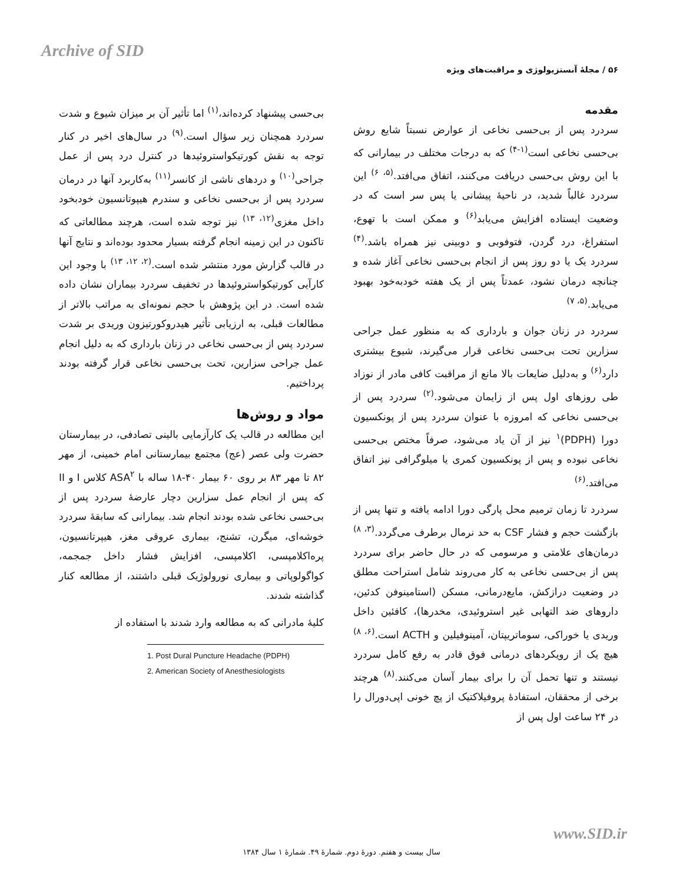Archive of SID
۵۶ / مجلهٔ آنستزیولوژی و مراقبت‌های ویژه
مقدمه
سردرد پس از بی‌حسی نخاعی از عوارض نسبتاً شایع روش بی‌حسی نخاعی است<sup>(۱-۴)</sup> که به درجات مختلف در بیمارانی که با این روش بی‌حسی دریافت می‌کنند، اتفاق می‌افتد.<sup>(۵، ۶)</sup> این سردرد غالباً شدید، در ناحیهٔ پیشانی یا پس سر است که در وضعیت ایستاده افزایش می‌یابد<sup>(۶)</sup> و ممکن است با تهوع، استفراغ، درد گردن، فتوفوبی و دوبینی نیز همراه باشد.<sup>(۴)</sup> سردرد یک یا دو روز پس از انجام بی‌حسی نخاعی آغاز شده و چنانچه درمان نشود، عمدتاً پس از یک هفته خودبه‌خود بهبود می‌یابد.<sup>(۵، ۷)</sup>
سردرد در زنان جوان و بارداری که به منظور عمل جراحی سزارین تحت بی‌حسی نخاعی قرار می‌گیرند، شیوع بیشتری دارد<sup>(۶)</sup> و به‌دلیل ضایعات بالا مانع از مراقبت کافی مادر از نوزاد طی روزهای اول پس از زایمان می‌شود.<sup>(۲)</sup> سردرد پس از بی‌حسی نخاعی که امروزه با عنوان سردرد پس از پونکسیون دورا (PDPH)<sup>۱</sup> نیز از آن یاد می‌شود، صرفاً مختص بی‌حسی نخاعی نبوده و پس از پونکسیون کمری یا میلوگرافی نیز اتفاق می‌افتد.<sup>(۶)</sup>
سردرد تا زمان ترمیم محل پارگی دورا ادامه یافته و تنها پس از بازگشت حجم و فشار CSF به حد نرمال برطرف می‌گردد.<sup>(۳، ۸)</sup> درمان‌های علامتی و مرسومی که در حال حاضر برای سردرد پس از بی‌حسی نخاعی به کار می‌روند شامل استراحت مطلق در وضعیت درازکش، مایع‌درمانی، مسکن (استامینوفن کدئین، داروهای ضد التهابی غیر استروئیدی، مخدرها)، کافئین داخل وریدی یا خوراکی، سوماتریپتان، آمینوفیلین و ACTH است.<sup>(۶، ۸)</sup> هیچ یک از رویکردهای درمانی فوق قادر به رفع کامل سردرد نیستند و تنها تحمل آن را برای بیمار آسان می‌کنند.<sup>(۸)</sup> هرچند برخی از محققان، استفادهٔ پروفیلاکتیک از پچ خونی اپی‌دورال را در ۲۴ ساعت اول پس از
بی‌حسی پیشنهاد کرده‌اند،<sup>(۱)</sup> اما تأثیر آن بر میزان شیوع و شدت سردرد همچنان زیر سؤال است.<sup>(۹)</sup> در سال‌های اخیر در کنار توجه به نقش کورتیکواستروئیدها در کنترل درد پس از عمل جراحی<sup>(۱۰)</sup> و دردهای ناشی از کانسر<sup>(۱۱)</sup> به‌کاربرد آنها در درمان سردرد پس از بی‌حسی نخاعی و سندرم هیپوتانسیون خودبخود داخل مغزی<sup>(۱۲، ۱۳)</sup> نیز توجه شده است، هرچند مطالعاتی که تاکنون در این زمینه انجام گرفته بسیار محدود بوده‌اند و نتایج آنها در قالب گزارش مورد منتشر شده است.<sup>(۲، ۱۲، ۱۳)</sup> با وجود این کارآیی کورتیکواستروئیدها در تخفیف سردرد بیماران نشان داده شده است. در این پژوهش با حجم نمونه‌ای به مراتب بالاتر از مطالعات قبلی، به ارزیابی تأثیر هیدروکورتیزون وریدی بر شدت سردرد پس از بی‌حسی نخاعی در زنان بارداری که به دلیل انجام عمل جراحی سزارین، تحت بی‌حسی نخاعی قرار گرفته بودند پرداختیم.
مواد و روش‌ها
این مطالعه در قالب یک کارآزمایی بالینی تصادفی، در بیمارستان حضرت ولی عصر (عج) مجتمع بیمارستانی امام خمینی، از مهر ۸۲ تا مهر ۸۳ بر روی ۶۰ بیمار ۴۰-۱۸ ساله با ASA<sup>۲</sup> کلاس I و II که پس از انجام عمل سزارین دچار عارضهٔ سردرد پس از بی‌حسی نخاعی شده بودند انجام شد. بیمارانی که سابقهٔ سردرد خوشه‌ای، میگرن، تشنج، بیماری عروقی مغز، هیپرتانسیون، پره‌اکلامپسی، اکلامپسی، افزایش فشار داخل جمجمه، کواگولوپاتی و بیماری نورولوژیک قبلی داشتند، از مطالعه کنار گذاشته شدند.
کلیهٔ مادرانی که به مطالعه وارد شدند با استفاده از
1. Post Dural Puncture Headache (PDPH)
2. American Society of Anesthesiologists
www.SID.ir
سال بیست و هفتم. دورهٔ دوم. شمارهٔ ۴۹. شمارهٔ ۱ سال ۱۳۸۴